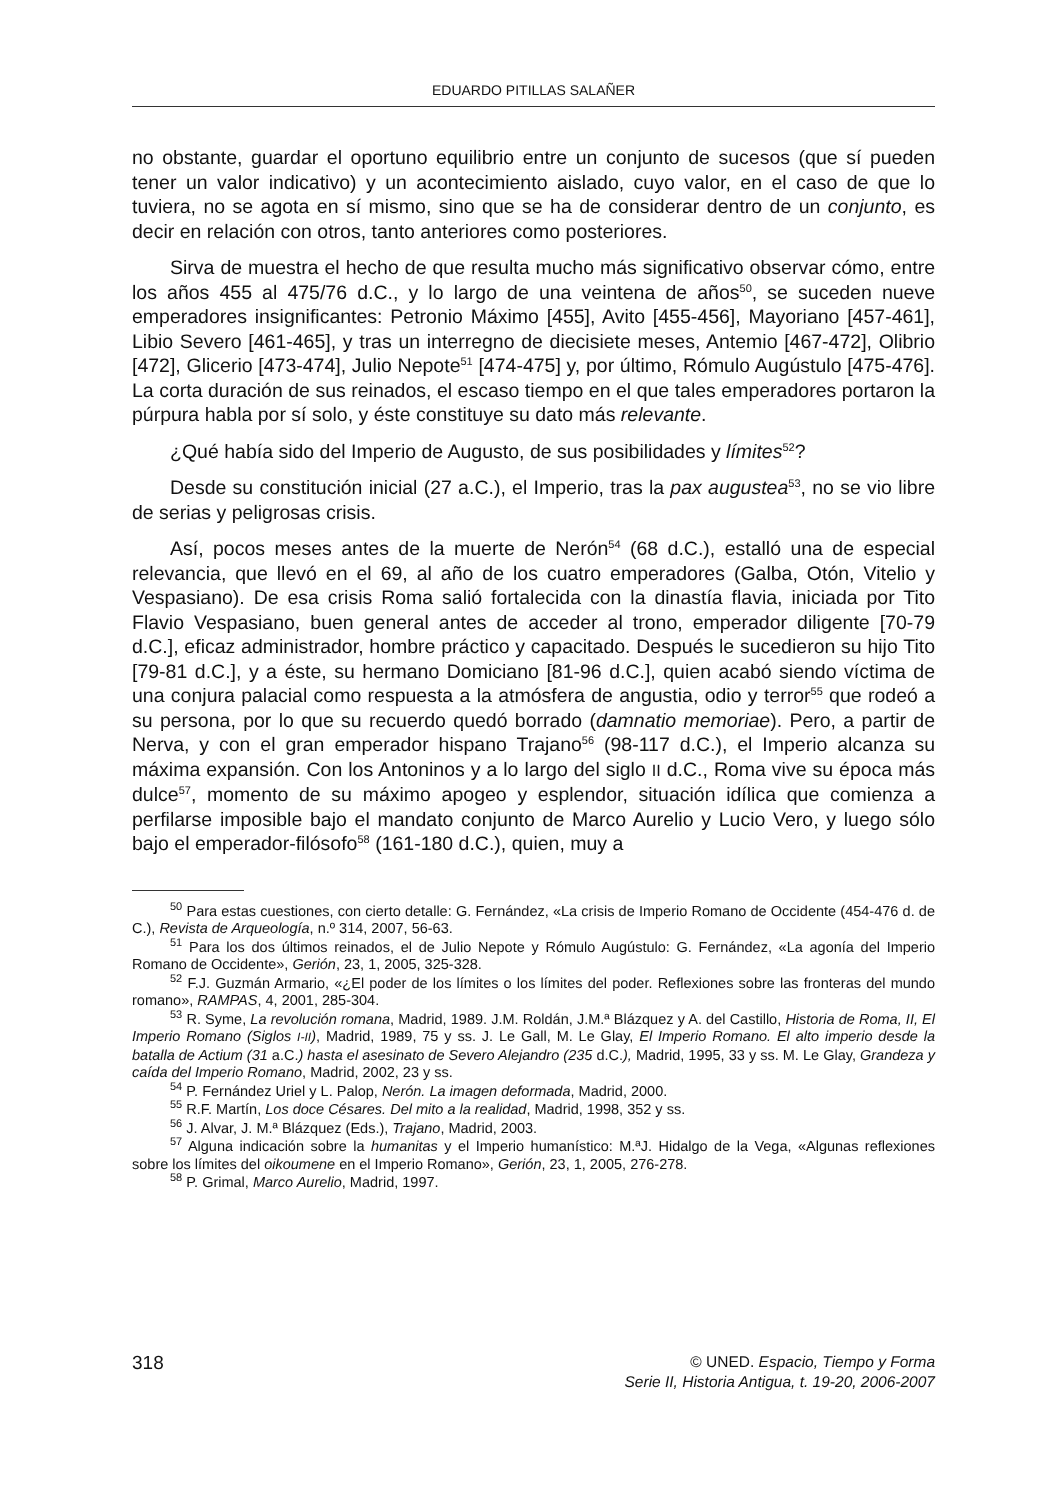EDUARDO PITILLAS SALAÑER
no obstante, guardar el oportuno equilibrio entre un conjunto de sucesos (que sí pueden tener un valor indicativo) y un acontecimiento aislado, cuyo valor, en el caso de que lo tuviera, no se agota en sí mismo, sino que se ha de considerar dentro de un conjunto, es decir en relación con otros, tanto anteriores como posteriores.
Sirva de muestra el hecho de que resulta mucho más significativo observar cómo, entre los años 455 al 475/76 d.C., y lo largo de una veintena de años<sup>50</sup>, se suceden nueve emperadores insignificantes: Petronio Máximo [455], Avito [455-456], Mayoriano [457-461], Libio Severo [461-465], y tras un interregno de diecisiete meses, Antemio [467-472], Olibrio [472], Glicerio [473-474], Julio Nepote<sup>51</sup> [474-475] y, por último, Rómulo Augústulo [475-476]. La corta duración de sus reinados, el escaso tiempo en el que tales emperadores portaron la púrpura habla por sí solo, y éste constituye su dato más relevante.
¿Qué había sido del Imperio de Augusto, de sus posibilidades y límites<sup>52</sup>?
Desde su constitución inicial (27 a.C.), el Imperio, tras la pax augustea<sup>53</sup>, no se vio libre de serias y peligrosas crisis.
Así, pocos meses antes de la muerte de Nerón<sup>54</sup> (68 d.C.), estalló una de especial relevancia, que llevó en el 69, al año de los cuatro emperadores (Galba, Otón, Vitelio y Vespasiano). De esa crisis Roma salió fortalecida con la dinastía flavia, iniciada por Tito Flavio Vespasiano, buen general antes de acceder al trono, emperador diligente [70-79 d.C.], eficaz administrador, hombre práctico y capacitado. Después le sucedieron su hijo Tito [79-81 d.C.], y a éste, su hermano Domiciano [81-96 d.C.], quien acabó siendo víctima de una conjura palacial como respuesta a la atmósfera de angustia, odio y terror<sup>55</sup> que rodeó a su persona, por lo que su recuerdo quedó borrado (damnatio memoriae). Pero, a partir de Nerva, y con el gran emperador hispano Trajano<sup>56</sup> (98-117 d.C.), el Imperio alcanza su máxima expansión. Con los Antoninos y a lo largo del siglo II d.C., Roma vive su época más dulce<sup>57</sup>, momento de su máximo apogeo y esplendor, situación idílica que comienza a perfilarse imposible bajo el mandato conjunto de Marco Aurelio y Lucio Vero, y luego sólo bajo el emperador-filósofo<sup>58</sup> (161-180 d.C.), quien, muy a
<sup>50</sup> Para estas cuestiones, con cierto detalle: G. Fernández, «La crisis de Imperio Romano de Occidente (454-476 d. de C.), Revista de Arqueología, n.º 314, 2007, 56-63.
<sup>51</sup> Para los dos últimos reinados, el de Julio Nepote y Rómulo Augústulo: G. Fernández, «La agonía del Imperio Romano de Occidente», Gerión, 23, 1, 2005, 325-328.
<sup>52</sup> F.J. Guzmán Armario, «¿El poder de los límites o los límites del poder. Reflexiones sobre las fronteras del mundo romano», RAMPAS, 4, 2001, 285-304.
<sup>53</sup> R. Syme, La revolución romana, Madrid, 1989. J.M. Roldán, J.M.ª Blázquez y A. del Castillo, Historia de Roma, II, El Imperio Romano (Siglos I-II), Madrid, 1989, 75 y ss. J. Le Gall, M. Le Glay, El Imperio Romano. El alto imperio desde la batalla de Actium (31 a.C.) hasta el asesinato de Severo Alejandro (235 d.C.), Madrid, 1995, 33 y ss. M. Le Glay, Grandeza y caída del Imperio Romano, Madrid, 2002, 23 y ss.
<sup>54</sup> P. Fernández Uriel y L. Palop, Nerón. La imagen deformada, Madrid, 2000.
<sup>55</sup> R.F. Martín, Los doce Césares. Del mito a la realidad, Madrid, 1998, 352 y ss.
<sup>56</sup> J. Alvar, J. M.ª Blázquez (Eds.), Trajano, Madrid, 2003.
<sup>57</sup> Alguna indicación sobre la humanitas y el Imperio humanístico: M.ªJ. Hidalgo de la Vega, «Algunas reflexiones sobre los límites del oikoumene en el Imperio Romano», Gerión, 23, 1, 2005, 276-278.
<sup>58</sup> P. Grimal, Marco Aurelio, Madrid, 1997.
318
© UNED. Espacio, Tiempo y Forma
Serie II, Historia Antigua, t. 19-20, 2006-2007